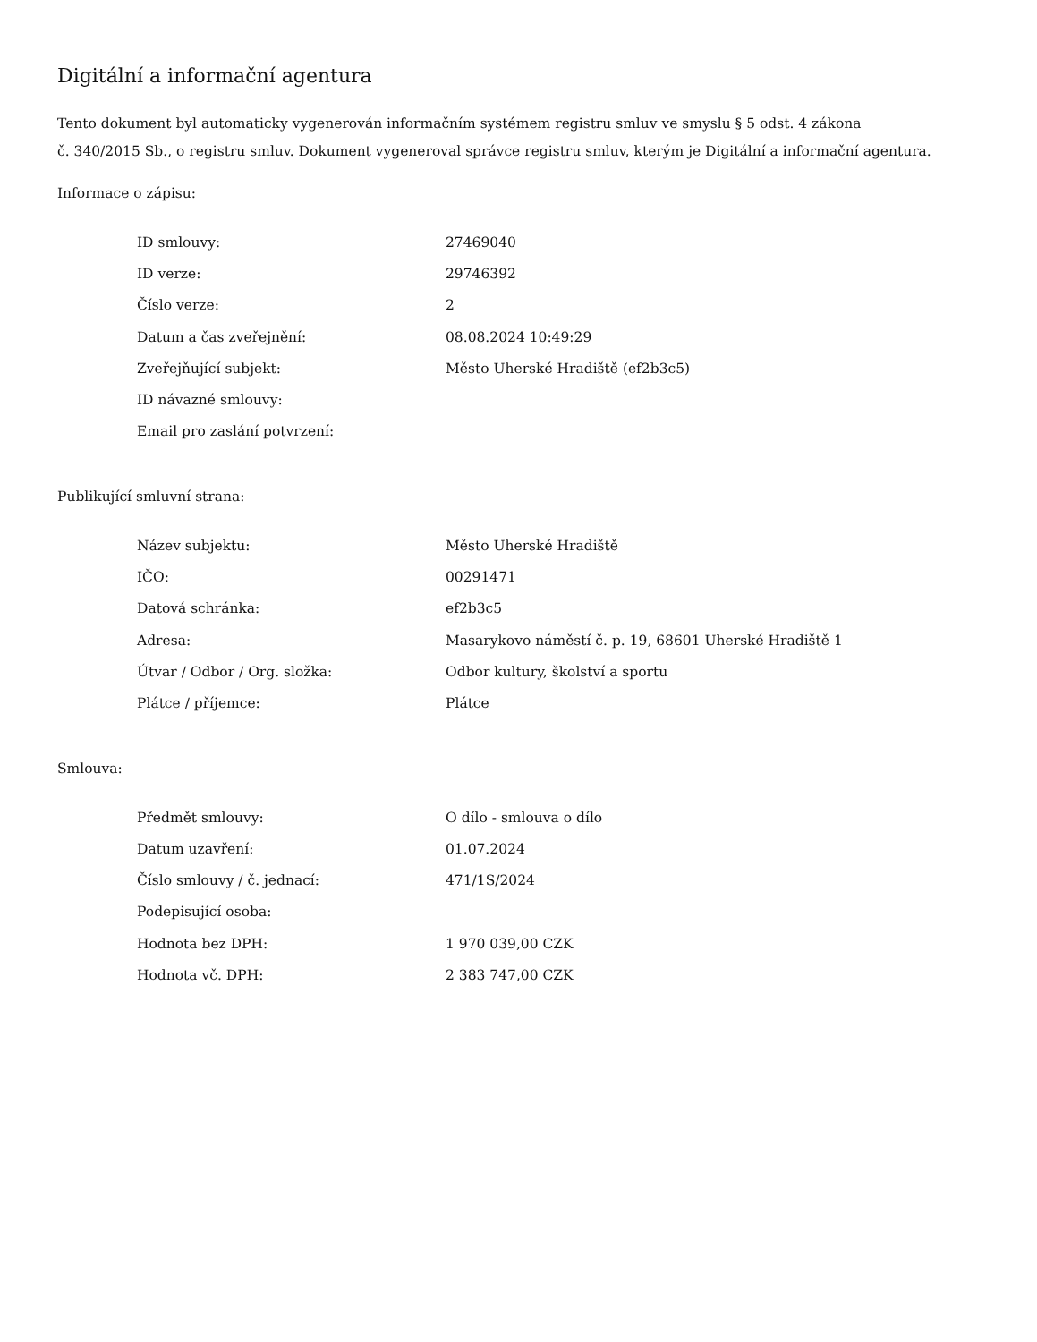Digitální a informační agentura
Tento dokument byl automaticky vygenerován informačním systémem registru smluv ve smyslu § 5 odst. 4 zákona
č. 340/2015 Sb., o registru smluv. Dokument vygeneroval správce registru smluv, kterým je Digitální a informační agentura.
Informace o zápisu:
| ID smlouvy: | 27469040 |
| ID verze: | 29746392 |
| Číslo verze: | 2 |
| Datum a čas zveřejnění: | 08.08.2024 10:49:29 |
| Zveřejňující subjekt: | Město Uherské Hradiště (ef2b3c5) |
| ID návazné smlouvy: | |
| Email pro zaslání potvrzení: | |
Publikující smluvní strana:
| Název subjektu: | Město Uherské Hradiště |
| IČO: | 00291471 |
| Datová schránka: | ef2b3c5 |
| Adresa: | Masarykovo náměstí č. p. 19, 68601 Uherské Hradiště 1 |
| Útvar / Odbor / Org. složka: | Odbor kultury, školství a sportu |
| Plátce / příjemce: | Plátce |
Smlouva:
| Předmět smlouvy: | O dílo - smlouva o dílo |
| Datum uzavření: | 01.07.2024 |
| Číslo smlouvy / č. jednací: | 471/1S/2024 |
| Podepisující osoba: | |
| Hodnota bez DPH: | 1 970 039,00 CZK |
| Hodnota vč. DPH: | 2 383 747,00 CZK |